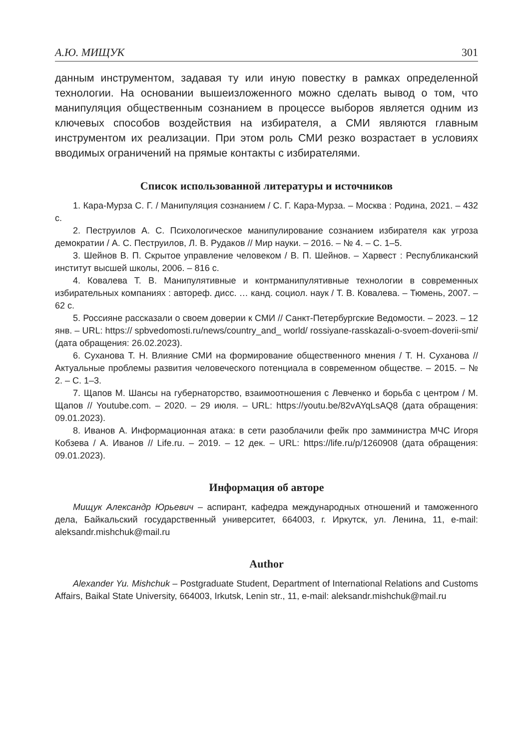А.Ю. МИЩУК 301
данным инструментом, задавая ту или иную повестку в рамках определенной технологии. На основании вышеизложенного можно сделать вывод о том, что манипуляция общественным сознанием в процессе выборов является одним из ключевых способов воздействия на избирателя, а СМИ являются главным инструментом их реализации. При этом роль СМИ резко возрастает в условиях вводимых ограничений на прямые контакты с избирателями.
Список использованной литературы и источников
1. Кара-Мурза С. Г. / Манипуляция сознанием / С. Г. Кара-Мурза. – Москва : Родина, 2021. – 432 с.
2. Пеструилов А. С. Психологическое манипулирование сознанием избирателя как угроза демократии / А. С. Пеструилов, Л. В. Рудаков // Мир науки. – 2016. – № 4. – С. 1–5.
3. Шейнов В. П. Скрытое управление человеком / В. П. Шейнов. – Харвест : Республиканский институт высшей школы, 2006. – 816 с.
4. Ковалева Т. В. Манипулятивные и контрманипулятивные технологии в современных избирательных компаниях : автореф. дисс. … канд. социол. наук / Т. В. Ковалева. – Тюмень, 2007. – 62 с.
5. Россияне рассказали о своем доверии к СМИ // Санкт-Петербургские Ведомости. – 2023. – 12 янв. – URL: https:// spbvedomosti.ru/news/country_and_ world/ rossiyane-rasskazali-o-svoem-doverii-smi/ (дата обращения: 26.02.2023).
6. Суханова Т. Н. Влияние СМИ на формирование общественного мнения / Т. Н. Суханова // Актуальные проблемы развития человеческого потенциала в современном обществе. – 2015. – № 2. – С. 1–3.
7. Щапов М. Шансы на губернаторство, взаимоотношения с Левченко и борьба с центром / М. Щапов // Youtube.com. – 2020. – 29 июля. – URL: https://youtu.be/82vAYqLsAQ8 (дата обращения: 09.01.2023).
8. Иванов А. Информационная атака: в сети разоблачили фейк про замминистра МЧС Игоря Кобзева / А. Иванов // Life.ru. – 2019. – 12 дек. – URL: https://life.ru/p/1260908 (дата обращения: 09.01.2023).
Информация об авторе
Мищук Александр Юрьевич – аспирант, кафедра международных отношений и таможенного дела, Байкальский государственный университет, 664003, г. Иркутск, ул. Ленина, 11, e-mail: aleksandr.mishchuk@mail.ru
Author
Alexander Yu. Mishchuk – Postgraduate Student, Department of International Relations and Customs Affairs, Baikal State University, 664003, Irkutsk, Lenin str., 11, e-mail: aleksandr.mishchuk@mail.ru